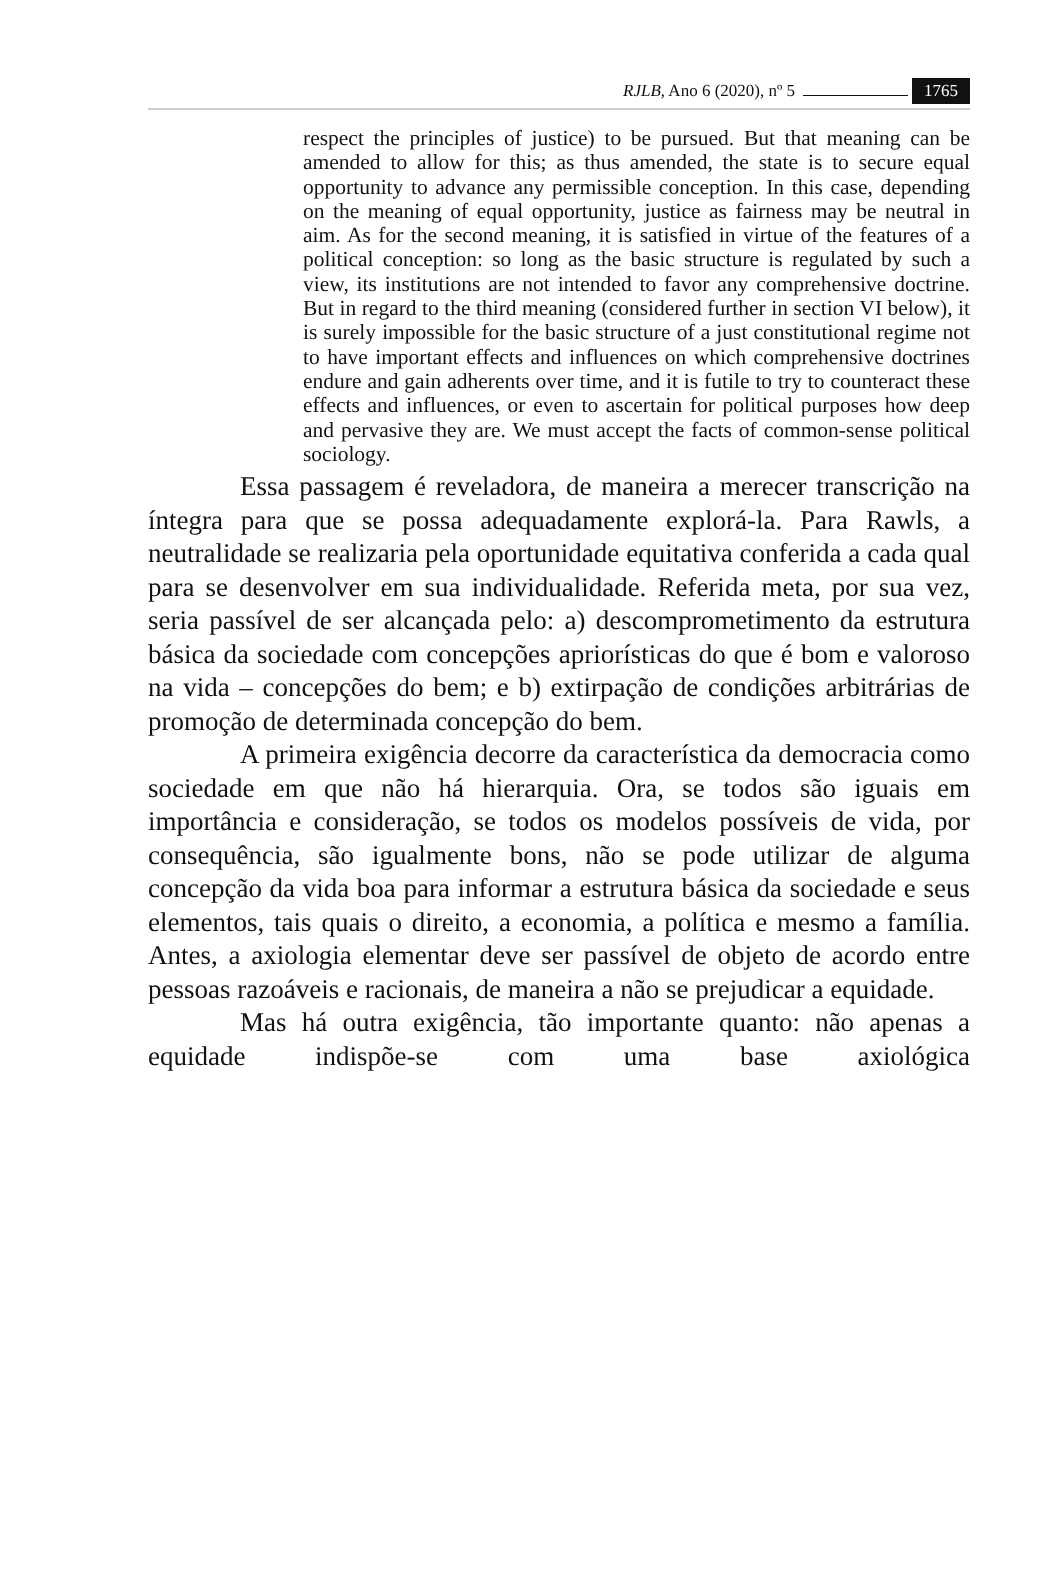RJLB, Ano 6 (2020), nº 5 1765
respect the principles of justice) to be pursued. But that meaning can be amended to allow for this; as thus amended, the state is to secure equal opportunity to advance any permissible conception. In this case, depending on the meaning of equal opportunity, justice as fairness may be neutral in aim. As for the second meaning, it is satisfied in virtue of the features of a political conception: so long as the basic structure is regulated by such a view, its institutions are not intended to favor any comprehensive doctrine. But in regard to the third meaning (considered further in section VI below), it is surely impossible for the basic structure of a just constitutional regime not to have important effects and influences on which comprehensive doctrines endure and gain adherents over time, and it is futile to try to counteract these effects and influences, or even to ascertain for political purposes how deep and pervasive they are. We must accept the facts of common-sense political sociology.
Essa passagem é reveladora, de maneira a merecer transcrição na íntegra para que se possa adequadamente explorá-la. Para Rawls, a neutralidade se realizaria pela oportunidade equitativa conferida a cada qual para se desenvolver em sua individualidade. Referida meta, por sua vez, seria passível de ser alcançada pelo: a) descomprometimento da estrutura básica da sociedade com concepções apriorísticas do que é bom e valoroso na vida – concepções do bem; e b) extirpação de condições arbitrárias de promoção de determinada concepção do bem.
A primeira exigência decorre da característica da democracia como sociedade em que não há hierarquia. Ora, se todos são iguais em importância e consideração, se todos os modelos possíveis de vida, por consequência, são igualmente bons, não se pode utilizar de alguma concepção da vida boa para informar a estrutura básica da sociedade e seus elementos, tais quais o direito, a economia, a política e mesmo a família. Antes, a axiologia elementar deve ser passível de objeto de acordo entre pessoas razoáveis e racionais, de maneira a não se prejudicar a equidade.
Mas há outra exigência, tão importante quanto: não apenas a equidade indispõe-se com uma base axiológica